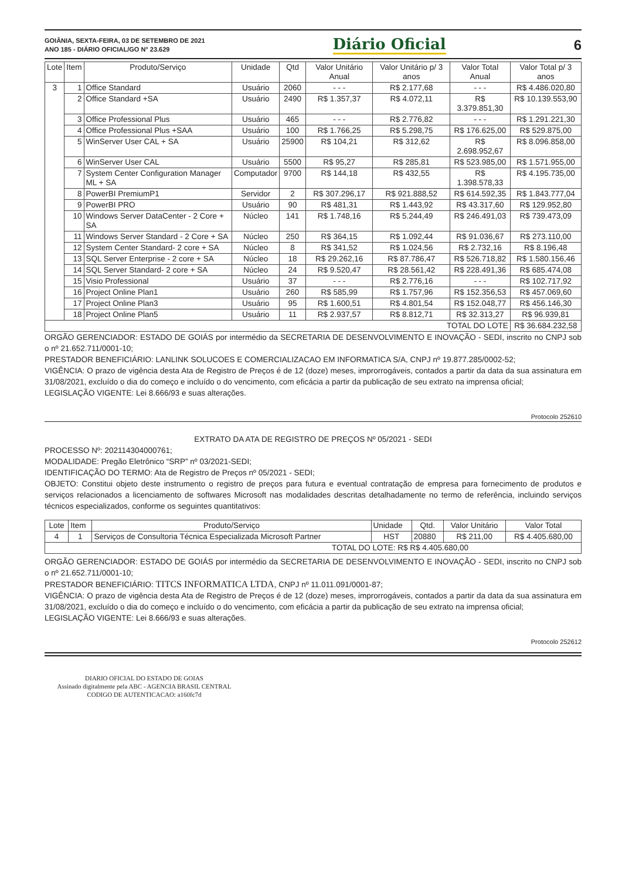GOIÂNIA, SEXTA-FEIRA, 03 DE SETEMBRO DE 2021
ANO 185 - DIÁRIO OFICIAL/GO N° 23.629
Diário Oficial 6
| Lote | Item | Produto/Serviço | Unidade | Qtd | Valor Unitário Anual | Valor Unitário p/ 3 anos | Valor Total Anual | Valor Total p/ 3 anos |
| --- | --- | --- | --- | --- | --- | --- | --- | --- |
| 3 | 1 | Office Standard | Usuário | 2060 | - - - | R$ 2.177,68 | - - - | R$ 4.486.020,80 |
| | 2 | Office Standard +SA | Usuário | 2490 | R$ 1.357,37 | R$ 4.072,11 | R$ 3.379.851,30 | R$ 10.139.553,90 |
| | 3 | Office Professional Plus | Usuário | 465 | - - - | R$ 2.776,82 | - - - | R$ 1.291.221,30 |
| | 4 | Office Professional Plus +SAA | Usuário | 100 | R$ 1.766,25 | R$ 5.298,75 | R$ 176.625,00 | R$ 529.875,00 |
| | 5 | WinServer User CAL + SA | Usuário | 25900 | R$ 104,21 | R$ 312,62 | R$ 2.698.952,67 | R$ 8.096.858,00 |
| | 6 | WinServer User CAL | Usuário | 5500 | R$ 95,27 | R$ 285,81 | R$ 523.985,00 | R$ 1.571.955,00 |
| | 7 | System Center Configuration Manager ML + SA | Computador | 9700 | R$ 144,18 | R$ 432,55 | R$ 1.398.578,33 | R$ 4.195.735,00 |
| | 8 | PowerBI PremiumP1 | Servidor | 2 | R$ 307.296,17 | R$ 921.888,52 | R$ 614.592,35 | R$ 1.843.777,04 |
| | 9 | PowerBI PRO | Usuário | 90 | R$ 481,31 | R$ 1.443,92 | R$ 43.317,60 | R$ 129.952,80 |
| | 10 | Windows Server DataCenter - 2 Core + SA | Núcleo | 141 | R$ 1.748,16 | R$ 5.244,49 | R$ 246.491,03 | R$ 739.473,09 |
| | 11 | Windows Server Standard - 2 Core + SA | Núcleo | 250 | R$ 364,15 | R$ 1.092,44 | R$ 91.036,67 | R$ 273.110,00 |
| | 12 | System Center Standard- 2 core + SA | Núcleo | 8 | R$ 341,52 | R$ 1.024,56 | R$ 2.732,16 | R$ 8.196,48 |
| | 13 | SQL Server Enterprise - 2 core + SA | Núcleo | 18 | R$ 29.262,16 | R$ 87.786,47 | R$ 526.718,82 | R$ 1.580.156,46 |
| | 14 | SQL Server Standard- 2 core + SA | Núcleo | 24 | R$ 9.520,47 | R$ 28.561,42 | R$ 228.491,36 | R$ 685.474,08 |
| | 15 | Visio Professional | Usuário | 37 | - - - | R$ 2.776,16 | - - - | R$ 102.717,92 |
| | 16 | Project Online Plan1 | Usuário | 260 | R$ 585,99 | R$ 1.757,96 | R$ 152.356,53 | R$ 457.069,60 |
| | 17 | Project Online Plan3 | Usuário | 95 | R$ 1.600,51 | R$ 4.801,54 | R$ 152.048,77 | R$ 456.146,30 |
| | 18 | Project Online Plan5 | Usuário | 11 | R$ 2.937,57 | R$ 8.812,71 | R$ 32.313,27 | R$ 96.939,81 |
| TOTAL DO LOTE | | | | | | | | R$ 36.684.232,58 |
ORGÃO GERENCIADOR: ESTADO DE GOIÁS por intermédio da SECRETARIA DE DESENVOLVIMENTO E INOVAÇÃO - SEDI, inscrito no CNPJ sob o nº 21.652.711/0001-10;
PRESTADOR BENEFICIÁRIO: LANLINK SOLUCOES E COMERCIALIZACAO EM INFORMATICA S/A, CNPJ nº 19.877.285/0002-52;
VIGÊNCIA: O prazo de vigência desta Ata de Registro de Preços é de 12 (doze) meses, improrrogáveis, contados a partir da data da sua assinatura em 31/08/2021, excluído o dia do começo e incluído o do vencimento, com eficácia a partir da publicação de seu extrato na imprensa oficial;
LEGISLAÇÃO VIGENTE: Lei 8.666/93 e suas alterações.
Protocolo 252610
EXTRATO DA ATA DE REGISTRO DE PREÇOS Nº 05/2021 - SEDI
PROCESSO Nº: 202114304000761;
MODALIDADE: Pregão Eletrônico “SRP” nº 03/2021-SEDI;
IDENTIFICAÇÃO DO TERMO: Ata de Registro de Preços nº 05/2021 - SEDI;
OBJETO: Constitui objeto deste instrumento o registro de preços para futura e eventual contratação de empresa para fornecimento de produtos e serviços relacionados a licenciamento de softwares Microsoft nas modalidades descritas detalhadamente no termo de referência, incluindo serviços técnicos especializados, conforme os seguintes quantitativos:
| Lote | Item | Produto/Serviço | Unidade | Qtd. | Valor Unitário | Valor Total |
| --- | --- | --- | --- | --- | --- | --- |
| 4 | 1 | Serviços de Consultoria Técnica Especializada Microsoft Partner | HST | 20880 | R$ 211,00 | R$ 4.405.680,00 |
| TOTAL DO LOTE: R$ R$ 4.405.680,00 | | | | | | |
ORGÃO GERENCIADOR: ESTADO DE GOIÁS por intermédio da SECRETARIA DE DESENVOLVIMENTO E INOVAÇÃO - SEDI, inscrito no CNPJ sob o nº 21.652.711/0001-10;
PRESTADOR BENEFICIÁRIO: TITCS INFORMATICA LTDA, CNPJ nº 11.011.091/0001-87;
VIGÊNCIA: O prazo de vigência desta Ata de Registro de Preços é de 12 (doze) meses, improrrogáveis, contados a partir da data da sua assinatura em 31/08/2021, excluído o dia do começo e incluído o do vencimento, com eficácia a partir da publicação de seu extrato na imprensa oficial;
LEGISLAÇÃO VIGENTE: Lei 8.666/93 e suas alterações.
Protocolo 252612
DIARIO OFICIAL DO ESTADO DE GOIAS
Assinado digitalmente pela ABC - AGENCIA BRASIL CENTRAL
CODIGO DE AUTENTICACAO: a160fc7d